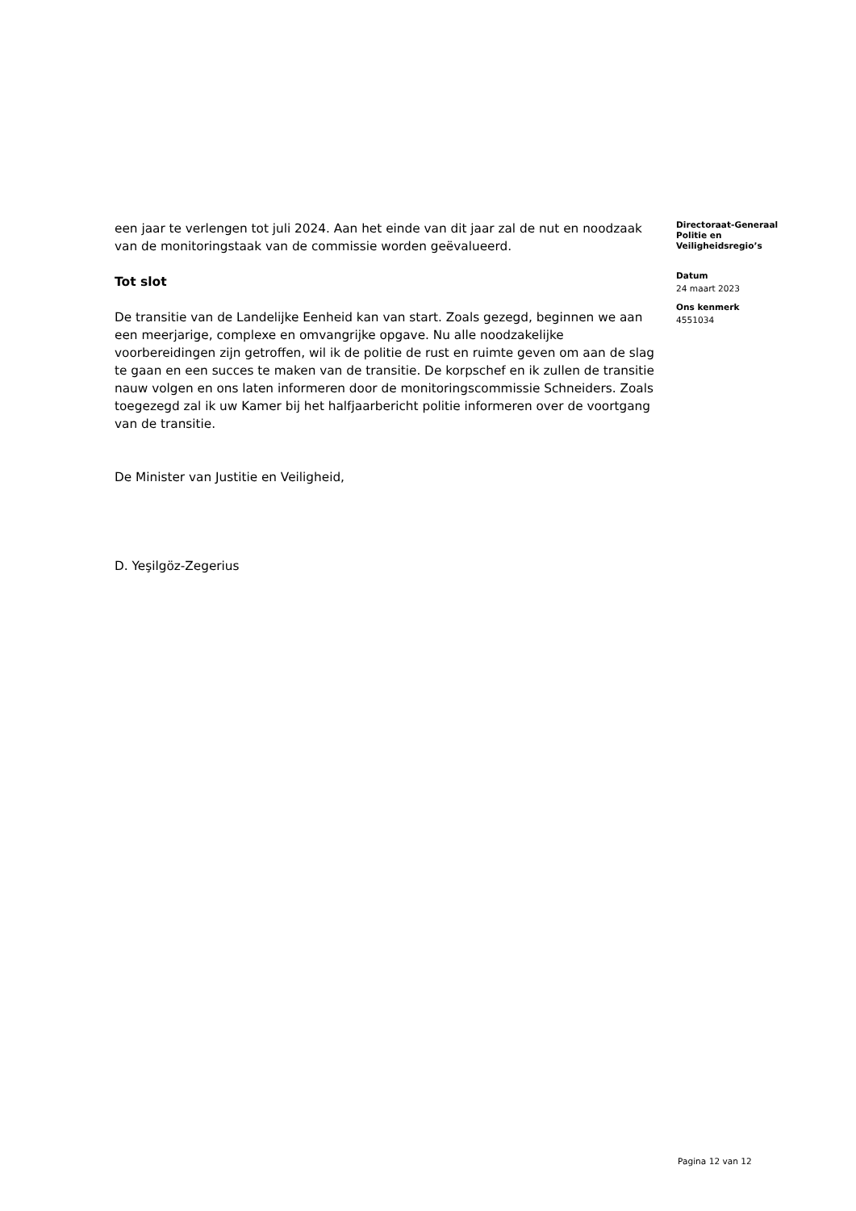een jaar te verlengen tot juli 2024. Aan het einde van dit jaar zal de nut en noodzaak van de monitoringstaak van de commissie worden geëvalueerd.
Tot slot
De transitie van de Landelijke Eenheid kan van start. Zoals gezegd, beginnen we aan een meerjarige, complexe en omvangrijke opgave. Nu alle noodzakelijke voorbereidingen zijn getroffen, wil ik de politie de rust en ruimte geven om aan de slag te gaan en een succes te maken van de transitie. De korpschef en ik zullen de transitie nauw volgen en ons laten informeren door de monitoringscommissie Schneiders. Zoals toegezegd zal ik uw Kamer bij het halfjaarbericht politie informeren over de voortgang van de transitie.
De Minister van Justitie en Veiligheid,
D. Yeşilgöz-Zegerius
Directoraat-Generaal
Politie en
Veiligheidsregio’s
Datum
24 maart 2023
Ons kenmerk
4551034
Pagina 12 van 12